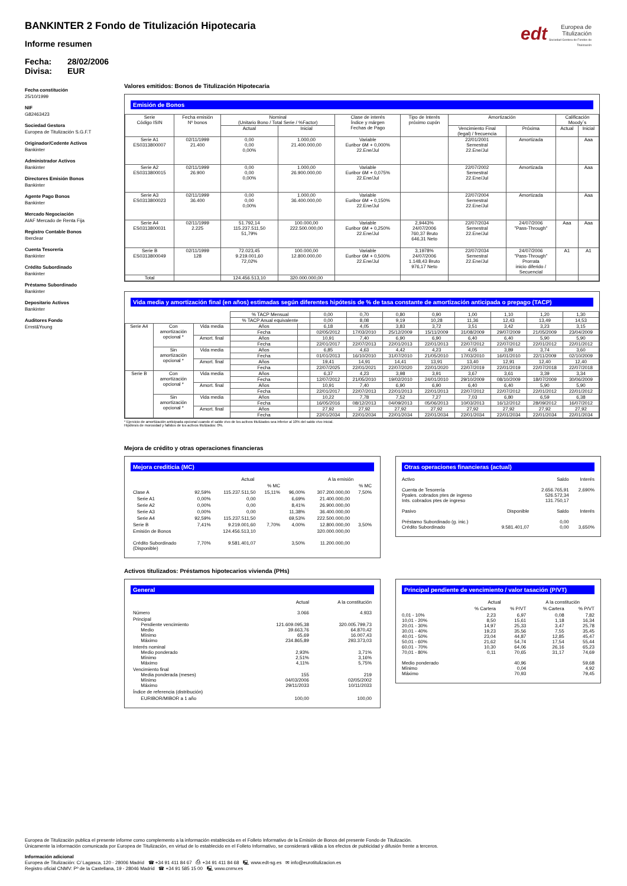BANKINTER 2 Fondo de Titulización Hipotecaria
Informe resumen
Fecha: 28/02/2006 Divisa: EUR
edt Europea de Titulización
Sociedad Gestora de Fondos de Titulización
Fecha constitución
25/10/1999
NIF
G82463423
Sociedad Gestora
Europea de Titulización S.G.F.T
Originador/Cedente Activos
Bankinter
Administrador Activos
Bankinter
Directores Emisión Bonos
Bankinter
Agente Pago Bonos
Bankinter
Mercado Negociación
AIAF Mercado de Renta Fija
Registro Contable Bonos
Iberclear
Cuenta Tesorería
Bankinter
Crédito Subordinado
Bankinter
Préstamo Subordinado
Bankinter
Depositario Activos
Bankinter
Auditores Fondo
Ernst&Young
Valores emitidos: Bonos de Titulización Hipotecaria
Emisión de Bonos
| Serie Código ISIN | Fecha emisión Nº bonos | Nominal (Unitario Bono / Total Serie / %Factor) | | Clase de interés Índice y márgen Fechas de Pago | Tipo de Interés próximo cupón | Amortización | | Calificación Moody´s | |
| --- | --- | --- | --- | --- | --- | --- | --- | --- | --- |
| | | Actual | Inicial | | | Vencimiento Final (legal) / frecuencia | Próxima | Actual | Inicial |
| Serie A1 ES0313800007 | 02/11/1999 21.400 | 0,00 0,00 0,00% | 1.000,00 21.400.000,00 | Variable Euribor 6M + 0,000% 22.Ene/Jul | | 22/01/2001 Semestral 22.Ene/Jul | Amortizada | | Aaa |
| Serie A2 ES0313800015 | 02/11/1999 26.900 | 0,00 0,00 0,00% | 1.000,00 26.900.000,00 | Variable Euribor 6M + 0,075% 22.Ene/Jul | | 22/07/2002 Semestral 22.Ene/Jul | Amortizada | | Aaa |
| Serie A3 ES0313800023 | 02/11/1999 36.400 | 0,00 0,00 0,00% | 1.000,00 36.400.000,00 | Variable Euribor 6M + 0,150% 22.Ene/Jul | | 22/07/2004 Semestral 22.Ene/Jul | Amortizada | | Aaa |
| Serie A4 ES0313800031 | 02/11/1999 2.225 | 51.792,14 115.237.511,50 51,79% | 100.000,00 222.500.000,00 | Variable Euribor 6M + 0,250% 22.Ene/Jul | 2,9443% 24/07/2006 760,37 Bruto 646,31 Neto | 22/07/2034 Semestral 22.Ene/Jul | 24/07/2006 "Pass-Through" | Aaa | Aaa |
| Serie B ES0313800049 | 02/11/1999 128 | 72.023,45 9.219.001,60 72,02% | 100.000,00 12.800.000,00 | Variable Euribor 6M + 0,500% 22.Ene/Jul | 3,1978% 24/07/2006 1.148,43 Bruto 976,17 Neto | 22/07/2034 Semestral 22.Ene/Jul | 24/07/2006 "Pass-Through" Prorrata inicio diferido / Secuencial | A1 | A1 |
| Total | | 124.456.513,10 | 320.000.000,00 | | | | | | |
Vida media y amortización final (en años) estimadas según diferentes hipótesis de % de tasa constante de amortización anticipada o prepago (TACP)
| | | | % TACP Mensual | | 0,00 | 0,70 | 0,80 | 0,90 | 1,00 | 1,10 | 1,20 | 1,30 |
| | | | % TACP Anual equivalente | | 0,00 | 8,08 | 9,19 | 10,28 | 11,36 | 12,43 | 13,49 | 14,53 |
| Serie A4 | Con amortización opcional * | Vida media | Años | | 6,18 | 4,05 | 3,83 | 3,72 | 3,51 | 3,42 | 3,23 | 3,15 |
| | | | Fecha | | 02/05/2012 | 17/03/2010 | 25/12/2009 | 15/11/2009 | 31/08/2009 | 29/07/2009 | 21/05/2009 | 23/04/2009 |
| | | Amort. final | Años | | 10,91 | 7,40 | 6,90 | 6,90 | 6,40 | 6,40 | 5,90 | 5,90 |
| | | | Fecha | | 22/01/2017 | 22/07/2013 | 22/01/2013 | 22/01/2013 | 22/07/2012 | 22/07/2012 | 22/01/2012 | 22/01/2012 |
| | Sin amortización opcional * | Vida media | Años | | 6,85 | 4,63 | 4,42 | 4,23 | 4,05 | 3,89 | 3,74 | 3,60 |
| | | | Fecha | | 01/01/2013 | 16/10/2010 | 31/07/2010 | 21/05/2010 | 17/03/2010 | 16/01/2010 | 22/11/2009 | 02/10/2009 |
| | | Amort. final | Años | | 19,41 | 14,91 | 14,41 | 13,91 | 13,40 | 12,91 | 12,40 | 12,40 |
| | | | Fecha | | 22/07/2025 | 22/01/2021 | 22/07/2020 | 22/01/2020 | 22/07/2019 | 22/01/2019 | 22/07/2018 | 22/07/2018 |
| Serie B | Con amortización opcional * | Vida media | Años | | 6,37 | 4,23 | 3,98 | 3,91 | 3,67 | 3,61 | 3,39 | 3,34 |
| | | | Fecha | | 12/07/2012 | 21/05/2010 | 19/02/2010 | 24/01/2010 | 29/10/2009 | 08/10/2009 | 18/07/2009 | 30/06/2009 |
| | | Amort. final | Años | | 10,91 | 7,40 | 6,90 | 6,90 | 6,40 | 6,40 | 5,90 | 5,90 |
| | | | Fecha | | 22/01/2017 | 22/07/2013 | 22/01/2013 | 22/01/2013 | 22/07/2012 | 22/07/2012 | 22/01/2012 | 22/01/2012 |
| | Sin amortización opcional * | Vida media | Años | | 10,22 | 7,78 | 7,52 | 7,27 | 7,03 | 6,80 | 6,59 | 6,38 |
| | | | Fecha | | 16/05/2016 | 08/12/2013 | 04/09/2013 | 05/06/2013 | 10/03/2013 | 16/12/2012 | 28/09/2012 | 16/07/2012 |
| | | Amort. final | Años | | 27,92 | 27,92 | 27,92 | 27,92 | 27,92 | 27,92 | 27,92 | 27,92 |
| | | | Fecha | | 22/01/2034 | 22/01/2034 | 22/01/2034 | 22/01/2034 | 22/01/2034 | 22/01/2034 | 22/01/2034 | 22/01/2034 |
* Ejercicio de amortización anticipada opcional cuando el saldo vivo de los activos titulizados sea inferior al 10% del saldo vivo inicial.
Hipótesis de morosidad y fallidos de los activos titulizados: 0%.
Mejora de crédito y otras operaciones financieras
Mejora crediticia (MC)
| | | Actual | | | A la emisión | |
| | | | % MC | | | % MC |
| Clase A | 92,59% | 115.237.511,50 | 15,11% | 96,00% | 307.200.000,00 | 7,50% |
| Serie A1 | 0,00% | 0,00 | | 6,69% | 21.400.000,00 | |
| Serie A2 | 0,00% | 0,00 | | 8,41% | 26.900.000,00 | |
| Serie A3 | 0,00% | 0,00 | | 11,38% | 36.400.000,00 | |
| Serie A4 | 92,59% | 115.237.511,50 | | 69,53% | 222.500.000,00 | |
| Serie B | 7,41% | 9.219.001,60 | 7,70% | 4,00% | 12.800.000,00 | 3,50% |
| Emisión de Bonos | | 124.456.513,10 | | | 320.000.000,00 | |
| Crédito Subordinado (Disponible) | 7,70% | 9.581.401,07 | | 3,50% | 11.200.000,00 | |
Otras operaciones financieras (actual)
| Activo | | Saldo | Interés |
| Cuenta de Tesorería Ppales. cobrados ptes de ingreso Ints. cobrados ptes de ingreso | | 2.656.765,91 526.572,34 131.750,17 | 2,690% |
| Pasivo | Disponible | Saldo | Interés |
| Préstamo Subordinado (g. inic.) Crédito Subordinado | 9.581.401,07 | 0,00 0,00 | 3,650% |
Activos titulizados: Préstamos hipotecarios vivienda (PHs)
General
| | Actual | A la constitución |
| Número | 3.066 | 4.933 |
| Principal Pendiente vencimiento Medio Mínimo Máximo | 121.609.095,38 39.663,76 65,69 234.865,89 | 320.005.799,73 64.870,42 16.007,43 293.373,03 |
| Interés nominal Medio ponderado Mínimo Máximo | 2,93% 2,51% 4,11% | 3,71% 3,16% 5,75% |
| Vencimiento final Media ponderada (meses) Mínimo Máximo | 155 04/03/2006 29/11/2033 | 219 02/05/2002 10/11/2033 |
| Índice de referencia (distribución) | | |
| EURIBOR/MIBOR a 1 año | 100,00 | 100,00 |
Principal pendiente de vencimiento / valor tasación (P/VT)
| | Actual | | A la constitución | |
| | % Cartera | % P/VT | % Cartera | % P/VT |
| 0,01 - 10% 10,01 - 20% 20,01 - 30% 30,01 - 40% 40,01 - 50% 50,01 - 60% 60,01 - 70% 70,01 - 80% | 2,23 8,50 14,97 19,23 23,04 21,62 10,30 0,11 | 6,97 15,61 25,33 35,56 44,87 54,74 64,06 70,65 | 0,08 1,18 3,47 7,55 12,85 17,54 26,16 31,17 | 7,82 16,34 25,78 35,45 45,47 55,44 65,23 74,69 |
| Medio ponderado Mínimo Máximo | | 40,96 0,04 70,93 | | 59,68 4,92 79,45 |
Europea de Titulización publica el presente informe como complemento a la información establecida en el Folleto Informativo de la Emisión de Bonos del presente Fondo de Titulización.
Únicamente la información comunicada por Europea de Titulización, en virtud de lo establecido en el Folleto Informativo, se considerará válida a los efectos de publicidad y difusión frente a terceros.
Información adicional
Europea de Titulización: C/ Lagasca, 120 - 28006 Madrid ☎ +34 91 411 84 67 ⎙ +34 91 411 84 68 🖳 www.edt-sg.es ✉ info@eurotitulizacion.es
Registro oficial CNMV: Pº de la Castellana, 19 - 28046 Madrid ☎ +34 91 585 15 00 🖳 www.cnmv.es